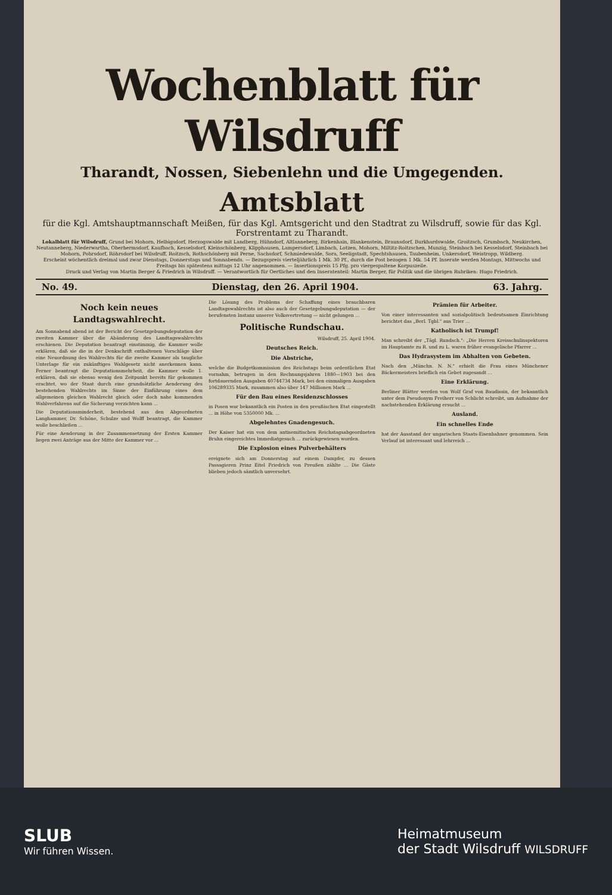Wochenblatt für Wilsdruff
Tharandt, Nossen, Siebenlehn und die Umgegenden.
Amtsblatt
für die Kgl. Amtshauptmannschaft Meißen, für das Kgl. Amtsgericht und den Stadtrat zu Wilsdruff, sowie für das Kgl. Forstrentamt zu Tharandt.
Lokalblatt für Wilsdruff, Grund bei Mohorn, Helbigsdorf, Herzogswalde mit Landberg, Hühndorf, Altlanneberg, Birkenhain, Blankenstein, Braunsdorf, Burkhardswalde, Groitzsch, Grumbach, Neukirchen, Neutanneberg, Niederwartha, Oberhermsdorf, Kaufbach, Kesselsdorf, Kleinschönberg, Klipphausen, Lampersdorf, Limbach, Lotzen, Mohorn, Miltitz-Roitzschen, Munzig, Steinbach bei Kesselsdorf, Steinbach bei Mohorn, Pohrsdorf, Röhrsdorf bei Wilsdruff, Roitzsch, Rothschönberg mit Perne, Sachsdorf, Schmiedewalde, Sora, Seeligstadt, Spechtshausen, Taubenheim, Unkersdorf, Weistropp, Wildberg.
Erscheint wöchentlich dreimal und zwar Dienstags, Donnerstags und Sonnabends. — Bezugspreis vierteljährlich 1 Mk. 30 Pf., durch die Post bezogen 1 Mk. 54 Pf. Inserate werden Montags, Mittwochs und Freitags bis spätestens mittags 12 Uhr angenommen. — Insertionspreis 15 Pfg. pro viergespaltene Korpuszeile.
Druck und Verlag von Martin Berger & Friedrich in Wilsdruff. — Verantwortlich für Oertliches und den Inseratenteil: Martin Berger, für Politik und die übrigen Rubriken: Hugo Friedrich.
No. 49. Dienstag, den 26. April 1904. 63. Jahrg.
Noch kein neues Landtagswahlrecht.
Am Sonnabend abend ist der Bericht der Gesetzgebungsdeputation der zweiten Kammer über die Abänderung des Landtagswahlrechts erschienen. Die Deputation beantragt einstimmig, die Kammer wolle erklären, daß sie die in der Denkschrift enthaltenen Vorschläge über eine Neuordnung des Wahlrechts für die zweite Kammer als taugliche Unterlage für ein zukünftiges Wahlgesetz nicht anerkennen kann. Ferner beantragt die Deputationsmehrheit, die Kammer wolle 1. erklären, daß sie ebenso wenig den Zeitpunkt bereits für gekommen erachtet, wo der Staat durch eine grundsätzliche Aenderung des bestehenden Wahlrechts im Sinne der Einführung eines dem allgemeinen gleichen Wahlrecht gleich oder doch nahe kommenden Wahlverfahrens auf die Sicherung verzichten kann ...
Die Deputationsminderheit, bestehend aus den Abgeordneten Langhammer, Dr. Schöne, Schulze und Wolff beantragt, die Kammer wolle beschließen ...
Für eine Aenderung in der Zusammensetzung der Ersten Kammer liegen zwei Anträge aus der Mitte der Kammer vor ...
Die Lösung des Problems der Schaffung eines brauchbaren Landtagswahlrechts ist also auch der Gesetzgebungsdeputation — der berufensten Instanz unserer Volksvertretung — nicht gelungen ...
Politische Rundschau.
Wilsdruff, 25. April 1904.
Deutsches Reich.
Die Abstriche,
welche die Budgetkommission des Reichstags beim ordentlichen Etat vornahm, betrugen in den Rechnungsjahren 1880—1903 bei den fortdauernden Ausgaben 40744734 Mark, bei den einmaligen Ausgaben 106289335 Mark, zusammen also über 147 Millionen Mark ...
Für den Bau eines Residenzschlosses
in Posen war bekanntlich ein Posten in den preußischen Etat eingestellt ... in Höhe von 5350000 Mk. ...
Abgelehntes Gnadengesuch.
Der Kaiser hat ein von dem antisemitischen Reichstagsabgeordneten Bruhn eingereichtes Immediatgesuch ... zurückgewiesen worden.
Die Explosion eines Pulverbehälters
ereignete sich am Donnerstag auf einem Dampfer, zu dessen Passagieren Prinz Eitel Friedrich von Preußen zählte ... Die Gäste blieben jedoch sämtlich unversehrt.
Prämien für Arbeiter.
Von einer interessanten und sozialpolitisch bedeutsamen Einrichtung berichtet das „Berl. Tgbl." aus Trier ...
Katholisch ist Trumpf!
Man schreibt der „Tägl. Rundsch.": „Die Herren Kreisschulinspektoren im Hauptamte zu R. und zu L. waren früher evangelische Pfarrer ...
Das Hydrasystem im Abhalten von Gebeten.
Nach den „Münchn. N. N." erhielt die Frau eines Münchener Bäckermeisters brieflich ein Gebet zugesandt ...
Eine Erklärung.
Berliner Blätter werden von Wolf Graf von Baudissin, der bekanntlich unter dem Pseudonym Freiherr von Schlicht schreibt, um Aufnahme der nachstehenden Erklärung ersucht ...
Ausland.
Ein schnelles Ende
hat der Ausstand der ungarischen Staats-Eisenbahner genommen. Sein Verlauf ist interessant und lehrreich ...
SLUB
Wir führen Wissen.
Heimatmuseum
der Stadt Wilsdruff WILSDRUFF